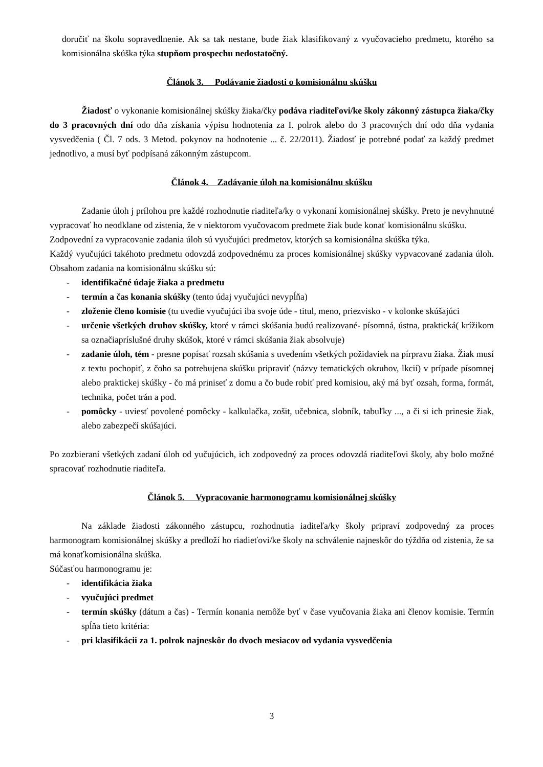doručiť na školu sopravedlnenie. Ak sa tak nestane, bude žiak klasifikovaný z vyučovacieho predmetu, ktorého sa komisionálna skúška týka stupňom prospechu nedostatočný.
Článok 3. Podávanie žiadosti o komisionálnu skúšku
Žiadosť o vykonanie komisionálnej skúšky žiaka/čky podáva riaditeľovi/ke školy zákonný zástupca žiaka/čky do 3 pracovných dní odo dňa získania výpisu hodnotenia za I. polrok alebo do 3 pracovných dní odo dňa vydania vysvedčenia ( Čl. 7 ods. 3 Metod. pokynov na hodnotenie ... č. 22/2011). Žiadosť je potrebné podať za každý predmet jednotlivo, a musí byť podpísaná zákonným zástupcom.
Článok 4. Zadávanie úloh na komisionálnu skúšku
Zadanie úloh j prílohou pre každé rozhodnutie riaditeľa/ky o vykonaní komisionálnej skúšky. Preto je nevyhnutné vypracovať ho neodklane od zistenia, že v niektorom vyučovacom predmete žiak bude konať komisionálnu skúšku.
Zodpovední za vypracovanie zadania úloh sú vyučujúci predmetov, ktorých sa komisionálna skúška týka.
Každý vyučujúci takéhoto predmetu odovzdá zodpovednému za proces komisionálnej skúšky vypvacované zadania úloh. Obsahom zadania na komisionálnu skúšku sú:
- identifikačné údaje žiaka a predmetu
- termín a čas konania skúšky (tento údaj vyučujúci nevypĺňa)
- zloženie členo komisie (tu uvedie vyučujúci iba svoje úde - titul, meno, priezvisko - v kolonke skúšajúci
- určenie všetkých druhov skúšky, ktoré v rámci skúšania budú realizované- písomná, ústna, praktická( krížikom sa označiapríslušné druhy skúšok, ktoré v rámci skúšania žiak absolvuje)
- zadanie úloh, tém - presne popísať rozsah skúšania s uvedením všetkých požidaviek na pírpravu žiaka. Žiak musí z textu pochopiť, z čoho sa potrebujena skúšku pripraviť (názvy tematických okruhov, lkcií) v prípade písomnej alebo praktickej skúšky - čo má priniseť z domu a čo bude robiť pred komisiou, aký má byť ozsah, forma, formát, technika, počet trán a pod.
- pomôcky - uviesť povolené pomôcky - kalkulačka, zošit, učebnica, slobník, tabuľky ..., a či si ich prinesie žiak, alebo zabezpečí skúšajúci.
Po zozbieraní všetkých zadaní úloh od yučujúcich, ich zodpovedný za proces odovzdá riaditeľovi školy, aby bolo možné spracovať rozhodnutie riaditeľa.
Článok 5. Vypracovanie harmonogramu komisionálnej skúšky
Na základe žiadosti zákonného zástupcu, rozhodnutia iaditeľa/ky školy pripraví zodpovedný za proces harmonogram komisionálnej skúšky a predloží ho riadieťovi/ke školy na schválenie najneskôr do týždňa od zistenia, že sa má konaťkomisionálna skúška.
Súčasťou harmonogramu je:
- identifikácia žiaka
- vyučujúci predmet
- termín skúšky (dátum a čas) - Termín konania nemôže byť v čase vyučovania žiaka ani členov komisie. Termín spĺňa tieto kritéria:
- pri klasifikácii za 1. polrok najneskôr do dvoch mesiacov od vydania vysvedčenia
3